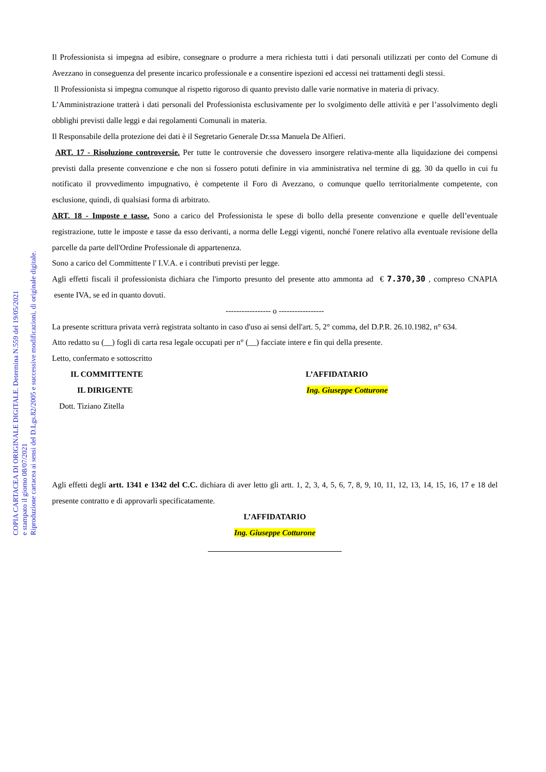COPIA CARTACEA DI ORIGINALE DIGITALE. Determina N.559 del 19/05/2021
e stampato il giorno 08/07/2021
Riproduzione cartacea ai sensi del D.Lgs.82/2005 e successive modificazioni, di originale digitale.
Il Professionista si impegna ad esibire, consegnare o produrre a mera richiesta tutti i dati personali utilizzati per conto del Comune di Avezzano in conseguenza del presente incarico professionale e a consentire ispezioni ed accessi nei trattamenti degli stessi.
Il Professionista si impegna comunque al rispetto rigoroso di quanto previsto dalle varie normative in materia di privacy.
L’Amministrazione tratterà i dati personali del Professionista esclusivamente per lo svolgimento delle attività e per l’assolvimento degli obblighi previsti dalle leggi e dai regolamenti Comunali in materia.
Il Responsabile della protezione dei dati è il Segretario Generale Dr.ssa Manuela De Alfieri.
ART. 17 - Risoluzione controversie. Per tutte le controversie che dovessero insorgere relativa-mente alla liquidazione dei compensi previsti dalla presente convenzione e che non si fossero potuti definire in via amministrativa nel termine di gg. 30 da quello in cui fu notificato il provvedimento impugnativo, è competente il Foro di Avezzano, o comunque quello territorialmente competente, con esclusione, quindi, di qualsiasi forma di arbitrato.
ART. 18 - Imposte e tasse. Sono a carico del Professionista le spese di bollo della presente convenzione e quelle dell’eventuale registrazione, tutte le imposte e tasse da esso derivanti, a norma delle Leggi vigenti, nonché l'onere relativo alla eventuale revisione della parcelle da parte dell'Ordine Professionale di appartenenza.
Sono a carico del Committente l' I.V.A. e i contributi previsti per legge.
Agli effetti fiscali il professionista dichiara che l'importo presunto del presente atto ammonta ad € 7.370,30 , compreso CNAPIA esente IVA, se ed in quanto dovuti.
----------------- o -----------------
La presente scrittura privata verrà registrata soltanto in caso d'uso ai sensi dell'art. 5, 2° comma, del D.P.R. 26.10.1982, n° 634.
Atto redatto su (__) fogli di carta resa legale occupati per n° (__) facciate intere e fin qui della presente.
Letto, confermato e sottoscritto
IL COMMITTENTE L’AFFIDATARIO
IL DIRIGENTE Ing. Giuseppe Cotturone
Dott. Tiziano Zitella
Agli effetti degli artt. 1341 e 1342 del C.C. dichiara di aver letto gli artt. 1, 2, 3, 4, 5, 6, 7, 8, 9, 10, 11, 12, 13, 14, 15, 16, 17 e 18 del presente contratto e di approvarli specificatamente.
L’AFFIDATARIO
Ing. Giuseppe Cotturone